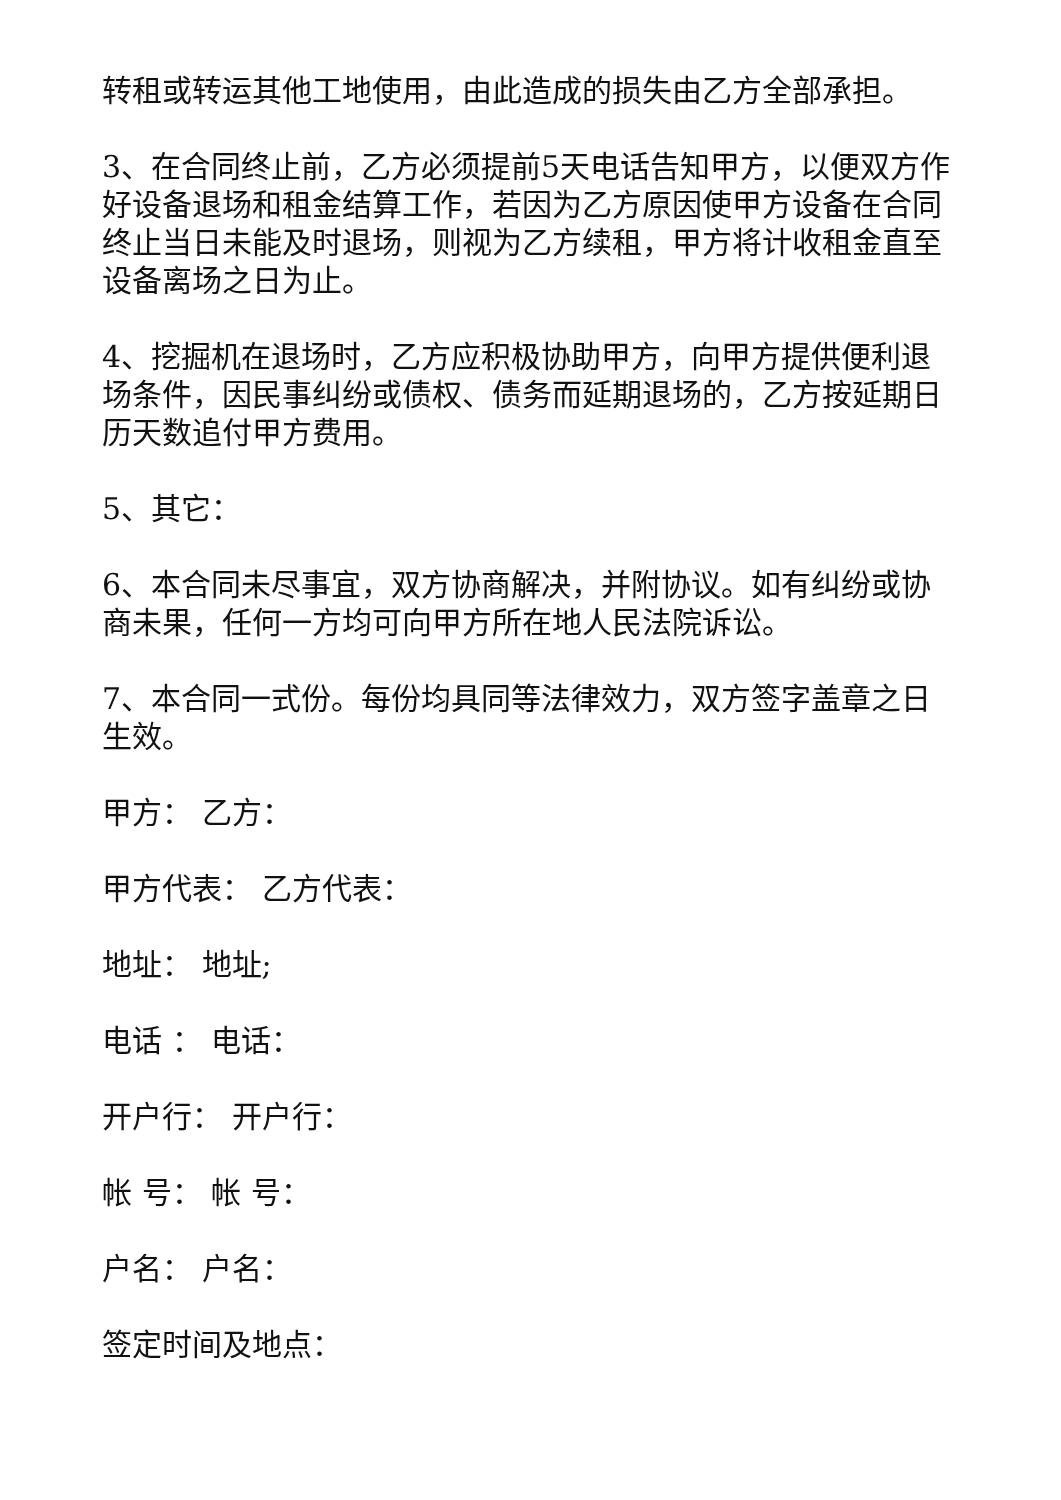转租或转运其他工地使用，由此造成的损失由乙方全部承担。
3、在合同终止前，乙方必须提前5天电话告知甲方，以便双方作好设备退场和租金结算工作，若因为乙方原因使甲方设备在合同终止当日未能及时退场，则视为乙方续租，甲方将计收租金直至设备离场之日为止。
4、挖掘机在退场时，乙方应积极协助甲方，向甲方提供便利退场条件，因民事纠纷或债权、债务而延期退场的，乙方按延期日历天数追付甲方费用。
5、其它：
6、本合同未尽事宜，双方协商解决，并附协议。如有纠纷或协商未果，任何一方均可向甲方所在地人民法院诉讼。
7、本合同一式份。每份均具同等法律效力，双方签字盖章之日生效。
甲方： 乙方：
甲方代表： 乙方代表：
地址： 地址;
电话 ： 电话：
开户行： 开户行：
帐 号： 帐 号：
户名： 户名：
签定时间及地点：